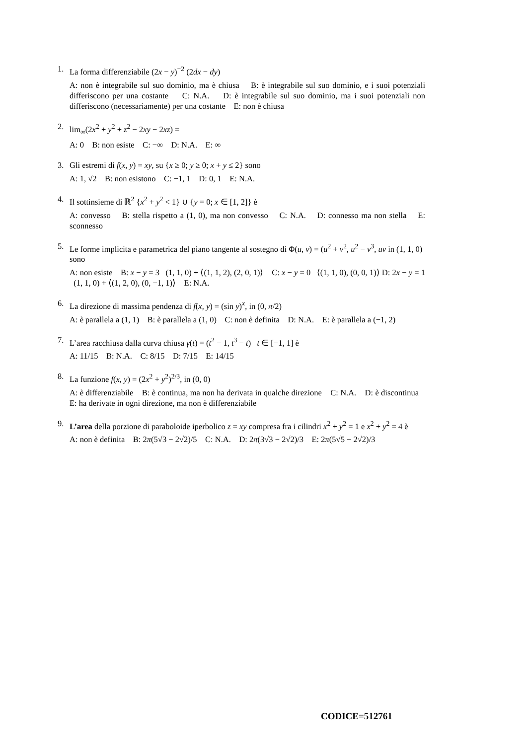1. La forma differenziabile (2x − y)<sup>−2</sup> (2dx − dy)
A: non è integrabile sul suo dominio, ma è chiusa B: è integrabile sul suo dominio, e i suoi potenziali differiscono per una costante C: N.A. D: è integrabile sul suo dominio, ma i suoi potenziali non differiscono (necessariamente) per una costante E: non è chiusa
2. lim<sub>∞</sub>(2x<sup>2</sup> + y<sup>2</sup> + z<sup>2</sup> − 2xy − 2xz) =
A: 0 B: non esiste C: −∞ D: N.A. E: ∞
3. Gli estremi di f(x, y) = xy, su {x ≥ 0; y ≥ 0; x + y ≤ 2} sono
A: 1, √2 B: non esistono C: −1, 1 D: 0, 1 E: N.A.
4. Il sottinsieme di ℝ<sup>2</sup> {x<sup>2</sup> + y<sup>2</sup> < 1} ∪ {y = 0; x ∈ [1, 2]} è
A: convesso B: stella rispetto a (1, 0), ma non convesso C: N.A. D: connesso ma non stella E: sconnesso
5. Le forme implicita e parametrica del piano tangente al sostegno di Φ(u, v) = (u<sup>2</sup> + v<sup>2</sup>, u<sup>2</sup> − v<sup>3</sup>, uv in (1, 1, 0) sono
A: non esiste B: x − y = 3 (1, 1, 0) + ⟨(1, 1, 2), (2, 0, 1)⟩ C: x − y = 0 ⟨(1, 1, 0), (0, 0, 1)⟩ D: 2x − y = 1 (1, 1, 0) + ⟨(1, 2, 0), (0, −1, 1)⟩ E: N.A.
6. La direzione di massima pendenza di f(x, y) = (sin y)<sup>x</sup>, in (0, π/2)
A: è parallela a (1, 1) B: è parallela a (1, 0) C: non è definita D: N.A. E: è parallela a (−1, 2)
7. L’area racchiusa dalla curva chiusa γ(t) = (t<sup>2</sup> − 1, t<sup>3</sup> − t) t ∈ [−1, 1] è
A: 11/15 B: N.A. C: 8/15 D: 7/15 E: 14/15
8. La funzione f(x, y) = (2x<sup>2</sup> + y<sup>2</sup>)<sup>2/3</sup>, in (0, 0)
A: è differenziabile B: è continua, ma non ha derivata in qualche direzione C: N.A. D: è discontinua E: ha derivate in ogni direzione, ma non è differenziabile
9. L’area della porzione di paraboloide iperbolico z = xy compresa fra i cilindri x<sup>2</sup> + y<sup>2</sup> = 1 e x<sup>2</sup> + y<sup>2</sup> = 4 è
A: non è definita B: 2π(5√3 − 2√2)/5 C: N.A. D: 2π(3√3 − 2√2)/3 E: 2π(5√5 − 2√2)/3
CODICE=512761